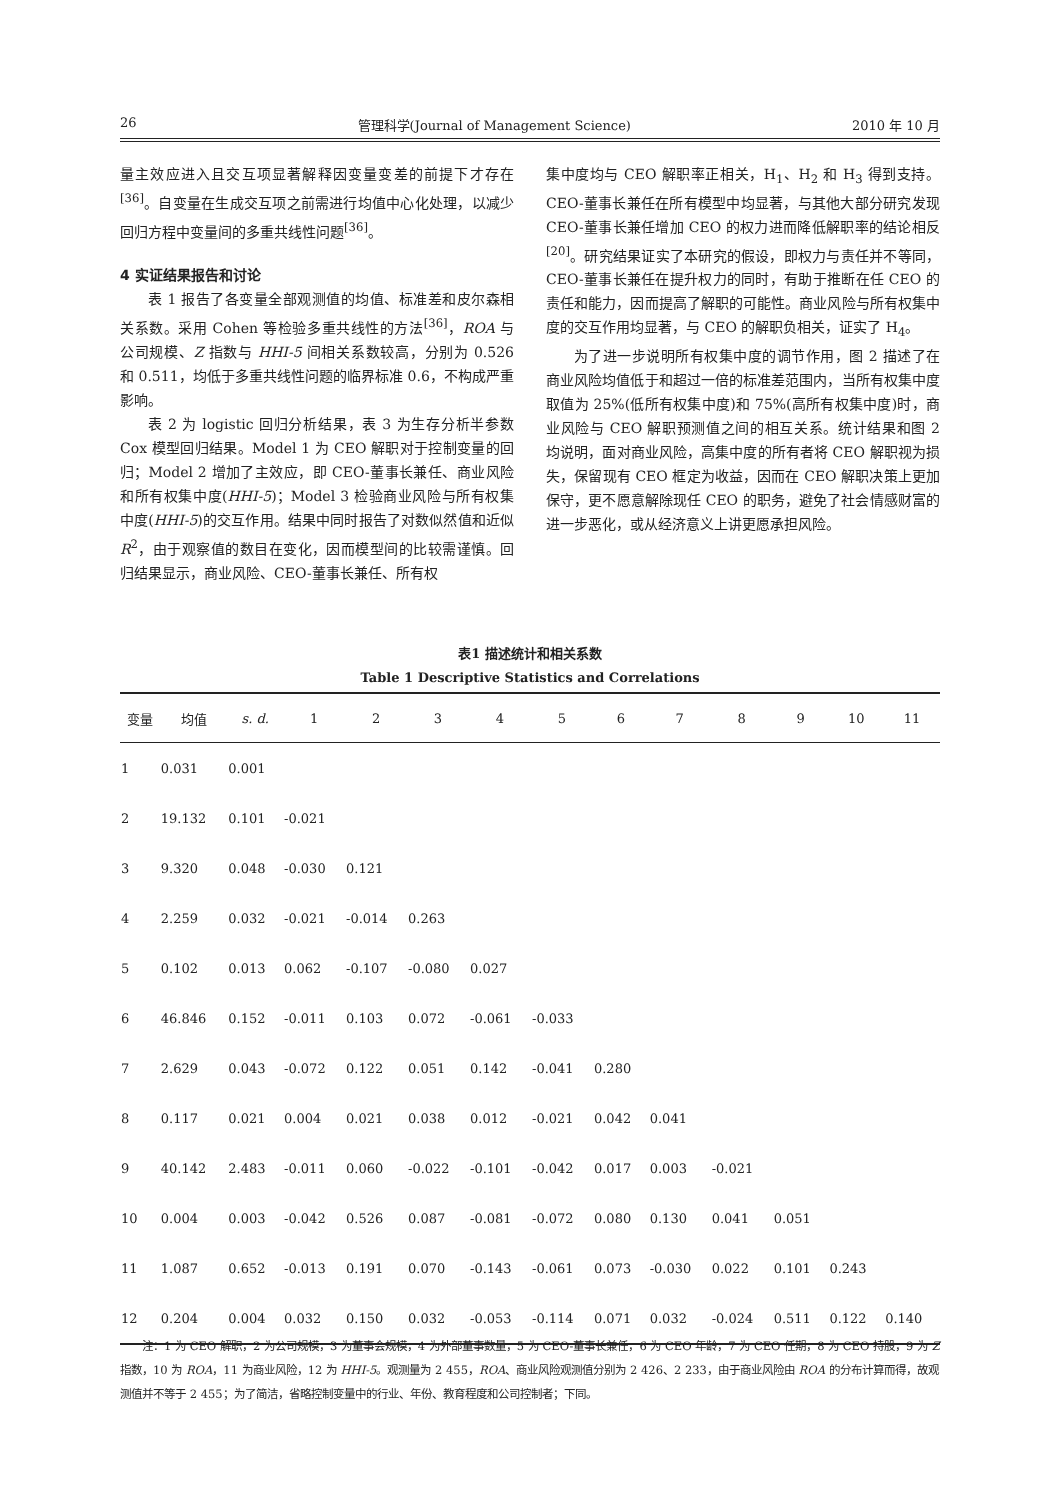26 管理科学(Journal of Management Science) 2010 年 10 月
量主效应进入且交互项显著解释因变量变差的前提下才存在<sup>[36]</sup>。自变量在生成交互项之前需进行均值中心化处理，以减少回归方程中变量间的多重共线性问题<sup>[36]</sup>。
4 实证结果报告和讨论
表 1 报告了各变量全部观测值的均值、标准差和皮尔森相关系数。采用 Cohen 等检验多重共线性的方法<sup>[36]</sup>，ROA 与公司规模、Z 指数与 HHI-5 间相关系数较高，分别为 0.526 和 0.511，均低于多重共线性问题的临界标准 0.6，不构成严重影响。
表 2 为 logistic 回归分析结果，表 3 为生存分析半参数 Cox 模型回归结果。Model 1 为 CEO 解职对于控制变量的回归；Model 2 增加了主效应，即 CEO-董事长兼任、商业风险和所有权集中度(HHI-5)；Model 3 检验商业风险与所有权集中度(HHI-5)的交互作用。结果中同时报告了对数似然值和近似 R<sup>2</sup>，由于观察值的数目在变化，因而模型间的比较需谨慎。回归结果显示，商业风险、CEO-董事长兼任、所有权
集中度均与 CEO 解职率正相关，H<sub>1</sub>、H<sub>2</sub> 和 H<sub>3</sub> 得到支持。CEO-董事长兼任在所有模型中均显著，与其他大部分研究发现 CEO-董事长兼任增加 CEO 的权力进而降低解职率的结论相反<sup>[20]</sup>。研究结果证实了本研究的假设，即权力与责任并不等同，CEO-董事长兼任在提升权力的同时，有助于推断在任 CEO 的责任和能力，因而提高了解职的可能性。商业风险与所有权集中度的交互作用均显著，与 CEO 的解职负相关，证实了 H<sub>4</sub>。
为了进一步说明所有权集中度的调节作用，图 2 描述了在商业风险均值低于和超过一倍的标准差范围内，当所有权集中度取值为 25%(低所有权集中度)和 75%(高所有权集中度)时，商业风险与 CEO 解职预测值之间的相互关系。统计结果和图 2 均说明，面对商业风险，高集中度的所有者将 CEO 解职视为损失，保留现有 CEO 框定为收益，因而在 CEO 解职决策上更加保守，更不愿意解除现任 CEO 的职务，避免了社会情感财富的进一步恶化，或从经济意义上讲更愿承担风险。
表1 描述统计和相关系数
Table 1 Descriptive Statistics and Correlations
| 变量 | 均值 | s. d. | 1 | 2 | 3 | 4 | 5 | 6 | 7 | 8 | 9 | 10 | 11 |
| --- | --- | --- | --- | --- | --- | --- | --- | --- | --- | --- | --- | --- | --- |
| 1 | 0.031 | 0.001 | | | | | | | | | | | |
| 2 | 19.132 | 0.101 | -0.021 | | | | | | | | | | |
| 3 | 9.320 | 0.048 | -0.030 | 0.121 | | | | | | | | | |
| 4 | 2.259 | 0.032 | -0.021 | -0.014 | 0.263 | | | | | | | | |
| 5 | 0.102 | 0.013 | 0.062 | -0.107 | -0.080 | 0.027 | | | | | | | |
| 6 | 46.846 | 0.152 | -0.011 | 0.103 | 0.072 | -0.061 | -0.033 | | | | | | |
| 7 | 2.629 | 0.043 | -0.072 | 0.122 | 0.051 | 0.142 | -0.041 | 0.280 | | | | | |
| 8 | 0.117 | 0.021 | 0.004 | 0.021 | 0.038 | 0.012 | -0.021 | 0.042 | 0.041 | | | | |
| 9 | 40.142 | 2.483 | -0.011 | 0.060 | -0.022 | -0.101 | -0.042 | 0.017 | 0.003 | -0.021 | | | |
| 10 | 0.004 | 0.003 | -0.042 | 0.526 | 0.087 | -0.081 | -0.072 | 0.080 | 0.130 | 0.041 | 0.051 | | |
| 11 | 1.087 | 0.652 | -0.013 | 0.191 | 0.070 | -0.143 | -0.061 | 0.073 | -0.030 | 0.022 | 0.101 | 0.243 | |
| 12 | 0.204 | 0.004 | 0.032 | 0.150 | 0.032 | -0.053 | -0.114 | 0.071 | 0.032 | -0.024 | 0.511 | 0.122 | 0.140 |
　　注：1 为 CEO 解职，2 为公司规模，3 为董事会规模，4 为外部董事数量，5 为 CEO-董事长兼任，6 为 CEO 年龄，7 为 CEO 任期，8 为 CEO 持股，9 为 Z 指数，10 为 ROA，11 为商业风险，12 为 HHI-5。观测量为 2 455，ROA、商业风险观测值分别为 2 426、2 233，由于商业风险由 ROA 的分布计算而得，故观测值并不等于 2 455；为了简洁，省略控制变量中的行业、年份、教育程度和公司控制者；下同。